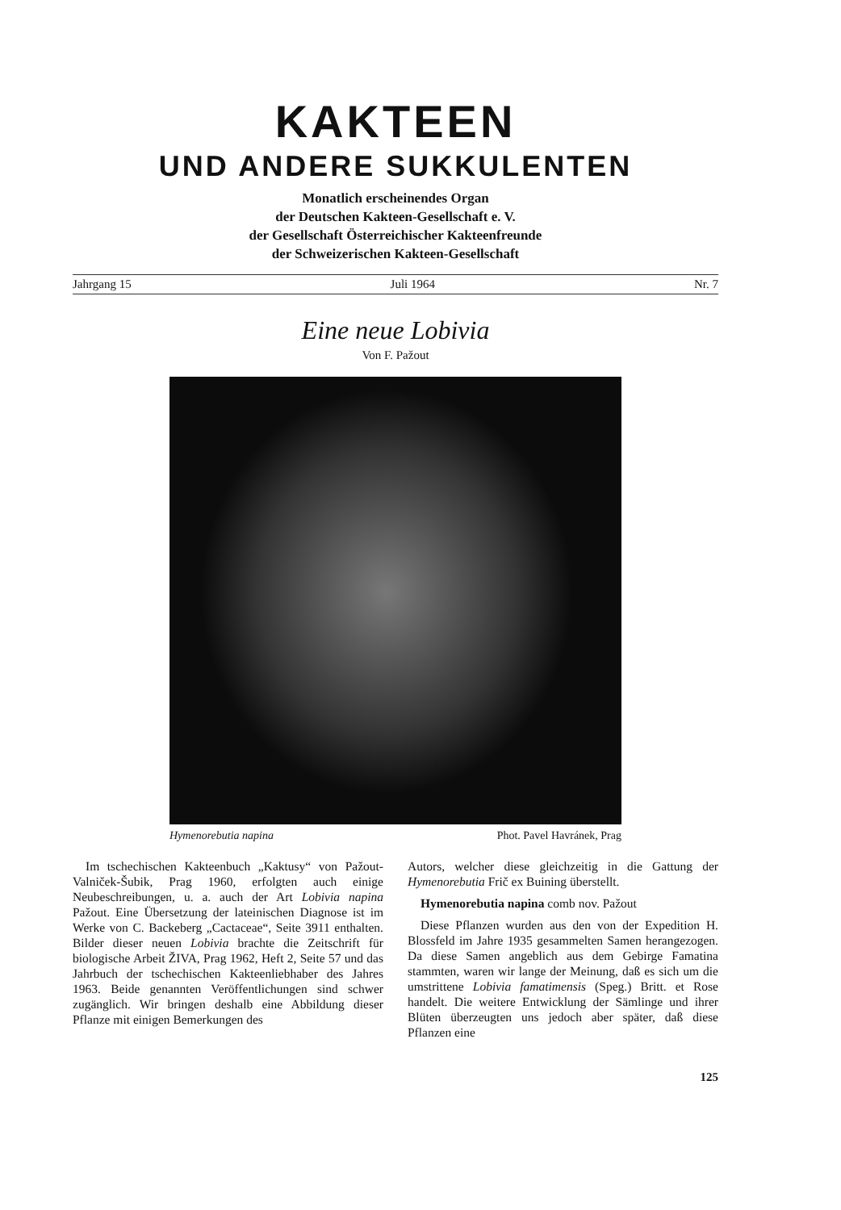KAKTEEN
UND ANDERE SUKKULENTEN
Monatlich erscheinendes Organ
der Deutschen Kakteen-Gesellschaft e. V.
der Gesellschaft Österreichischer Kakteenfreunde
der Schweizerischen Kakteen-Gesellschaft
Jahrgang 15 Juli 1964 Nr. 7
Eine neue Lobivia
Von F. Pažout
Hymenorebutia napina Phot. Pavel Havránek, Prag
Im tschechischen Kakteenbuch „Kaktusy“ von Pažout-Valniček-Šubik, Prag 1960, erfolgten auch einige Neubeschreibungen, u. a. auch der Art Lobivia napina Pažout. Eine Übersetzung der lateinischen Diagnose ist im Werke von C. Backeberg „Cactaceae“, Seite 3911 enthalten. Bilder dieser neuen Lobivia brachte die Zeitschrift für biologische Arbeit ŽIVA, Prag 1962, Heft 2, Seite 57 und das Jahrbuch der tschechischen Kakteenliebhaber des Jahres 1963. Beide genannten Veröffentlichungen sind schwer zugänglich. Wir bringen deshalb eine Abbildung dieser Pflanze mit einigen Bemerkungen des
Autors, welcher diese gleichzeitig in die Gattung der Hymenorebutia Frič ex Buining überstellt.
Hymenorebutia napina comb nov. Pažout
Diese Pflanzen wurden aus den von der Expedition H. Blossfeld im Jahre 1935 gesammelten Samen herangezogen. Da diese Samen angeblich aus dem Gebirge Famatina stammten, waren wir lange der Meinung, daß es sich um die umstrittene Lobivia famatimensis (Speg.) Britt. et Rose handelt. Die weitere Entwicklung der Sämlinge und ihrer Blüten überzeugten uns jedoch aber später, daß diese Pflanzen eine
125